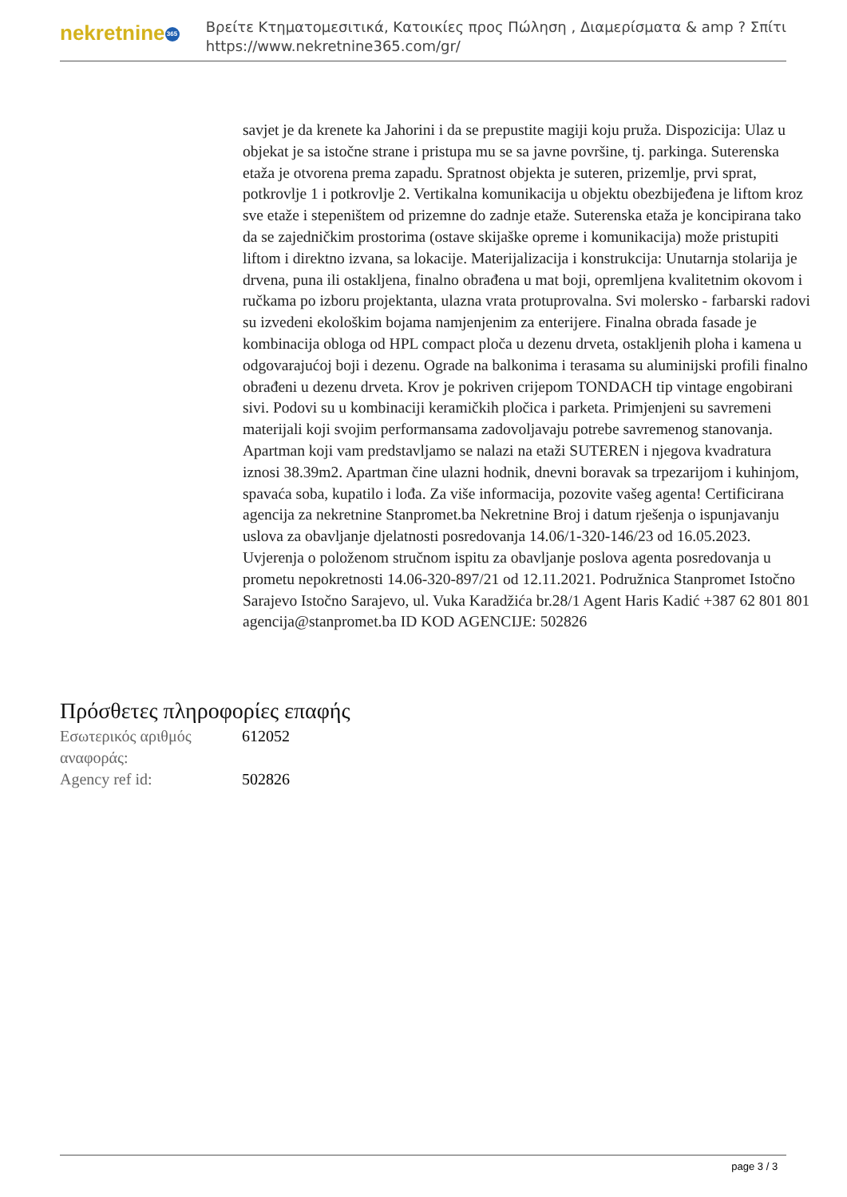nekretnine 365
Βρείτε Κτηματομεσιτικά, Κατοικίες προς Πώληση , Διαμερίσματα & amp ? Σπίτι
https://www.nekretnine365.com/gr/
savjet je da krenete ka Jahorini i da se prepustite magiji koju pruža. Dispozicija: Ulaz u objekat je sa istočne strane i pristupa mu se sa javne površine, tj. parkinga. Suterenska etaža je otvorena prema zapadu. Spratnost objekta je suteren, prizemlje, prvi sprat, potkrovlje 1 i potkrovlje 2. Vertikalna komunikacija u objektu obezbijeđena je liftom kroz sve etaže i stepeništem od prizemne do zadnje etaže. Suterenska etaža je koncipirana tako da se zajedničkim prostorima (ostave skijaške opreme i komunikacija) može pristupiti liftom i direktno izvana, sa lokacije. Materijalizacija i konstrukcija: Unutarnja stolarija je drvena, puna ili ostakljena, finalno obrađena u mat boji, opremljena kvalitetnim okovom i ručkama po izboru projektanta, ulazna vrata protuprovalna. Svi molersko - farbarski radovi su izvedeni ekološkim bojama namjenjenim za enterijere. Finalna obrada fasade je kombinacija obloga od HPL compact ploča u dezenu drveta, ostakljenih ploha i kamena u odgovarajućoj boji i dezenu. Ograde na balkonima i terasama su aluminijski profili finalno obrađeni u dezenu drveta. Krov je pokriven crijepom TONDACH tip vintage engobirani sivi. Podovi su u kombinaciji keramičkih pločica i parketa. Primjenjeni su savremeni materijali koji svojim performansama zadovoljavaju potrebe savremenog stanovanja. Apartman koji vam predstavljamo se nalazi na etaži SUTEREN i njegova kvadratura iznosi 38.39m2. Apartman čine ulazni hodnik, dnevni boravak sa trpezarijom i kuhinjom, spavaća soba, kupatilo i lođa. Za više informacija, pozovite vašeg agenta! Certificirana agencija za nekretnine Stanpromet.ba Nekretnine Broj i datum rješenja o ispunjavanju uslova za obavljanje djelatnosti posredovanja 14.06/1-320-146/23 od 16.05.2023. Uvjerenja o položenom stručnom ispitu za obavljanje poslova agenta posredovanja u prometu nepokretnosti 14.06-320-897/21 od 12.11.2021. Podružnica Stanpromet Istočno Sarajevo Istočno Sarajevo, ul. Vuka Karadžića br.28/1 Agent Haris Kadić +387 62 801 801 agencija@stanpromet.ba ID KOD AGENCIJE: 502826
Πρόσθετες πληροφορίες επαφής
| Εσωτερικός αριθμός αναφοράς: | 612052 |
| Agency ref id: | 502826 |
page 3 / 3